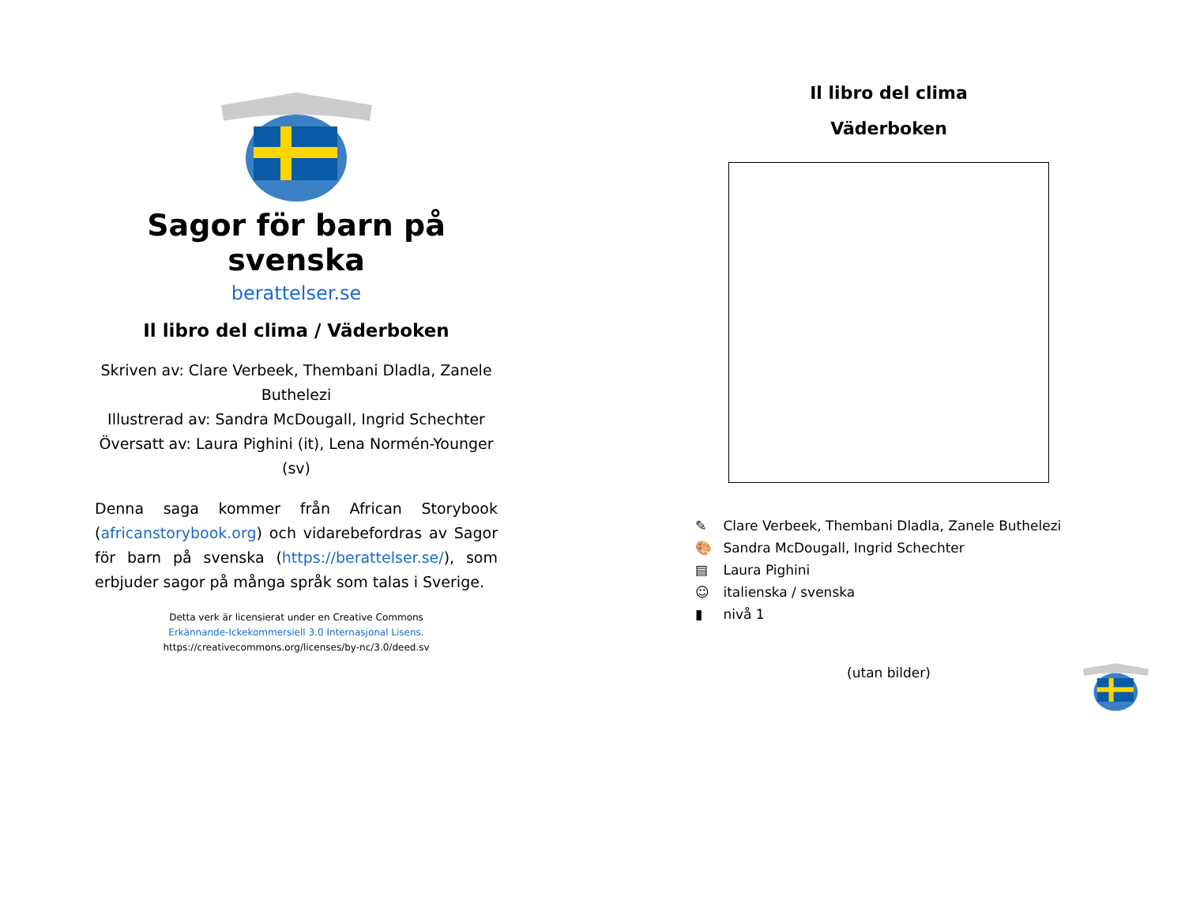Sagor för barn på svenska
berattelser.se
Il libro del clima / Väderboken
Skriven av: Clare Verbeek, Thembani Dladla, Zanele Buthelezi
Illustrerad av: Sandra McDougall, Ingrid Schechter
Översatt av: Laura Pighini (it), Lena Normén-Younger (sv)
Denna saga kommer från African Storybook (africanstorybook.org) och vidarebefordras av Sagor för barn på svenska (https://berattelser.se/), som erbjuder sagor på många språk som talas i Sverige.
Detta verk är licensierat under en Creative Commons
Erkännande-Ickekommersiell 3.0 Internasjonal Lisens.
https://creativecommons.org/licenses/by-nc/3.0/deed.sv
Il libro del clima
Väderboken
✎ Clare Verbeek, Thembani Dladla, Zanele Buthelezi
🎨 Sandra McDougall, Ingrid Schechter
▤ Laura Pighini
☺ italienska / svenska
▮ nivå 1
(utan bilder)